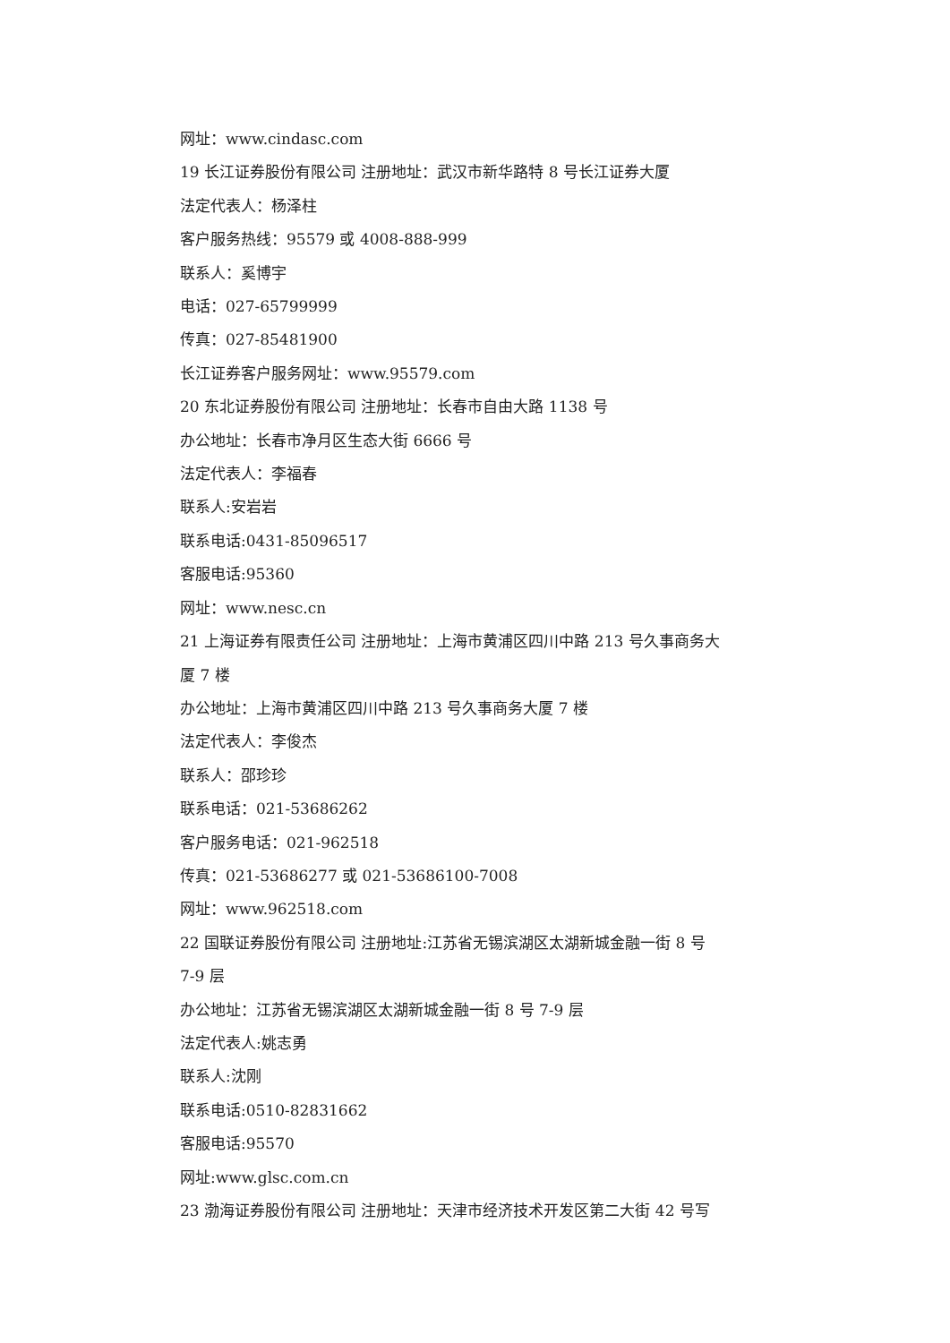网址：www.cindasc.com
19 长江证券股份有限公司 注册地址：武汉市新华路特 8 号长江证券大厦
法定代表人：杨泽柱
客户服务热线：95579 或 4008-888-999
联系人：奚博宇
电话：027-65799999
传真：027-85481900
长江证券客户服务网址：www.95579.com
20 东北证券股份有限公司 注册地址：长春市自由大路 1138 号
办公地址：长春市净月区生态大街 6666 号
法定代表人：李福春
联系人:安岩岩
联系电话:0431-85096517
客服电话:95360
网址：www.nesc.cn
21 上海证券有限责任公司 注册地址：上海市黄浦区四川中路 213 号久事商务大
厦 7 楼
办公地址：上海市黄浦区四川中路 213 号久事商务大厦 7 楼
法定代表人：李俊杰
联系人：邵珍珍
联系电话：021-53686262
客户服务电话：021-962518
传真：021-53686277 或 021-53686100-7008
网址：www.962518.com
22 国联证券股份有限公司 注册地址:江苏省无锡滨湖区太湖新城金融一街 8 号
7-9 层
办公地址：江苏省无锡滨湖区太湖新城金融一街 8 号 7-9 层
法定代表人:姚志勇
联系人:沈刚
联系电话:0510-82831662
客服电话:95570
网址:www.glsc.com.cn
23 渤海证券股份有限公司 注册地址：天津市经济技术开发区第二大街 42 号写